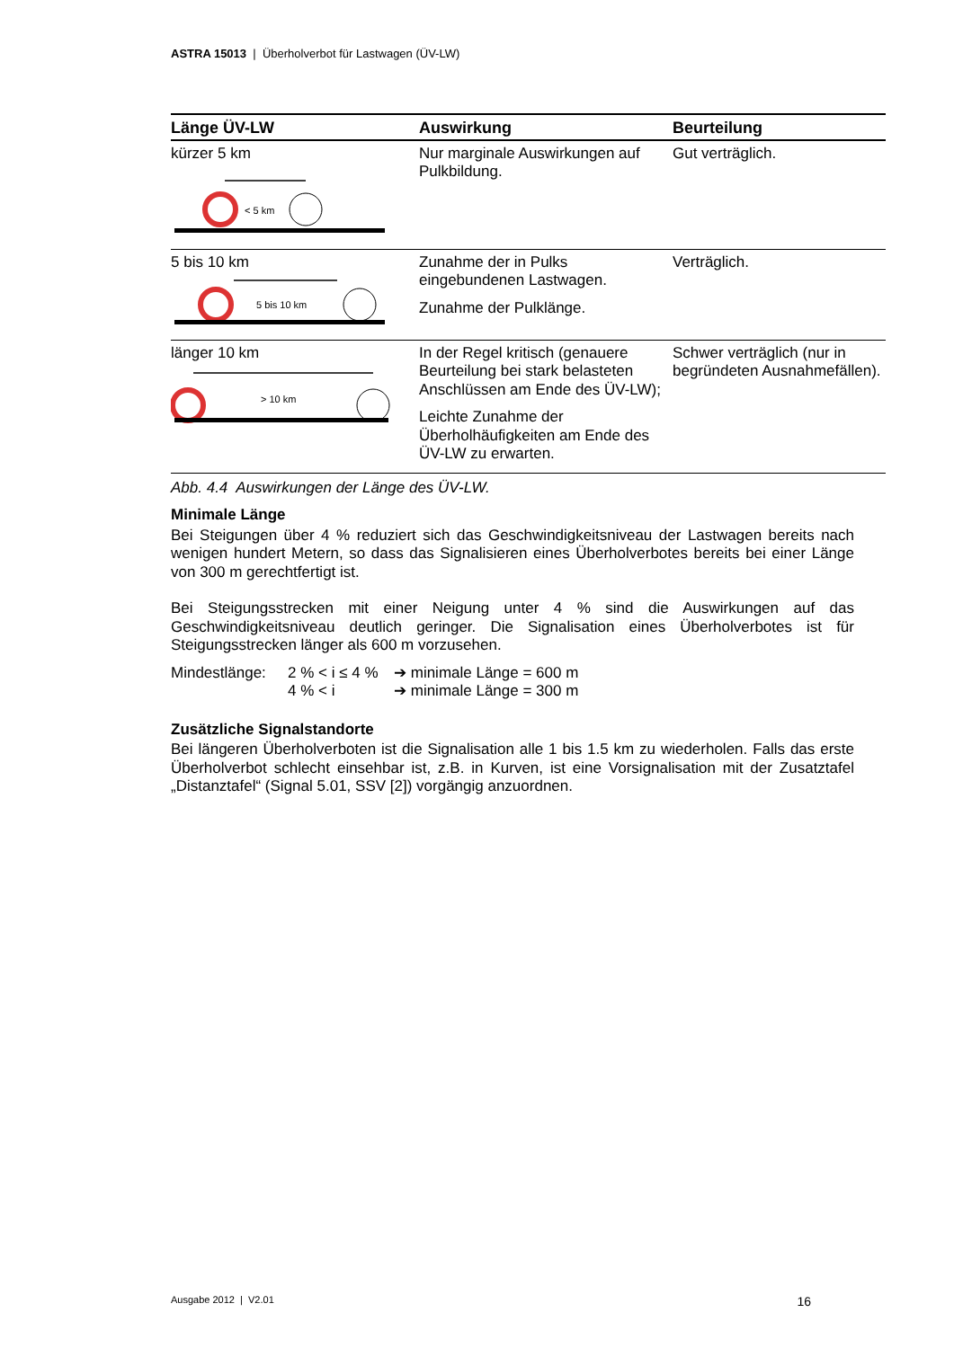ASTRA 15013 | Überholverbot für Lastwagen (ÜV-LW)
| Länge ÜV-LW | Auswirkung | Beurteilung |
| --- | --- | --- |
| kürzer 5 km < 5 km | Nur marginale Auswirkungen auf Pulkbildung. | Gut verträglich. |
| 5 bis 10 km 5 bis 10 km | Zunahme der in Pulks eingebundenen Lastwagen. Zunahme der Pulklänge. | Verträglich. |
| länger 10 km > 10 km | In der Regel kritisch (genauere Beurteilung bei stark belasteten Anschlüssen am Ende des ÜV-LW); Leichte Zunahme der Überholhäufigkeiten am Ende des ÜV-LW zu erwarten. | Schwer verträglich (nur in begründeten Ausnahmefällen). |
Abb. 4.4 Auswirkungen der Länge des ÜV-LW.
Minimale Länge
Bei Steigungen über 4 % reduziert sich das Geschwindigkeitsniveau der Lastwagen bereits nach wenigen hundert Metern, so dass das Signalisieren eines Überholverbotes bereits bei einer Länge von 300 m gerechtfertigt ist.
Bei Steigungsstrecken mit einer Neigung unter 4 % sind die Auswirkungen auf das Geschwindigkeitsniveau deutlich geringer. Die Signalisation eines Überholverbotes ist für Steigungsstrecken länger als 600 m vorzusehen.
Mindestlänge:
2 % < i ≤ 4 %
➔ minimale Länge = 600 m
4 % < i
➔ minimale Länge = 300 m
Zusätzliche Signalstandorte
Bei längeren Überholverboten ist die Signalisation alle 1 bis 1.5 km zu wiederholen. Falls das erste Überholverbot schlecht einsehbar ist, z.B. in Kurven, ist eine Vorsignalisation mit der Zusatztafel „Distanztafel“ (Signal 5.01, SSV [2]) vorgängig anzuordnen.
Ausgabe 2012 | V2.01 16